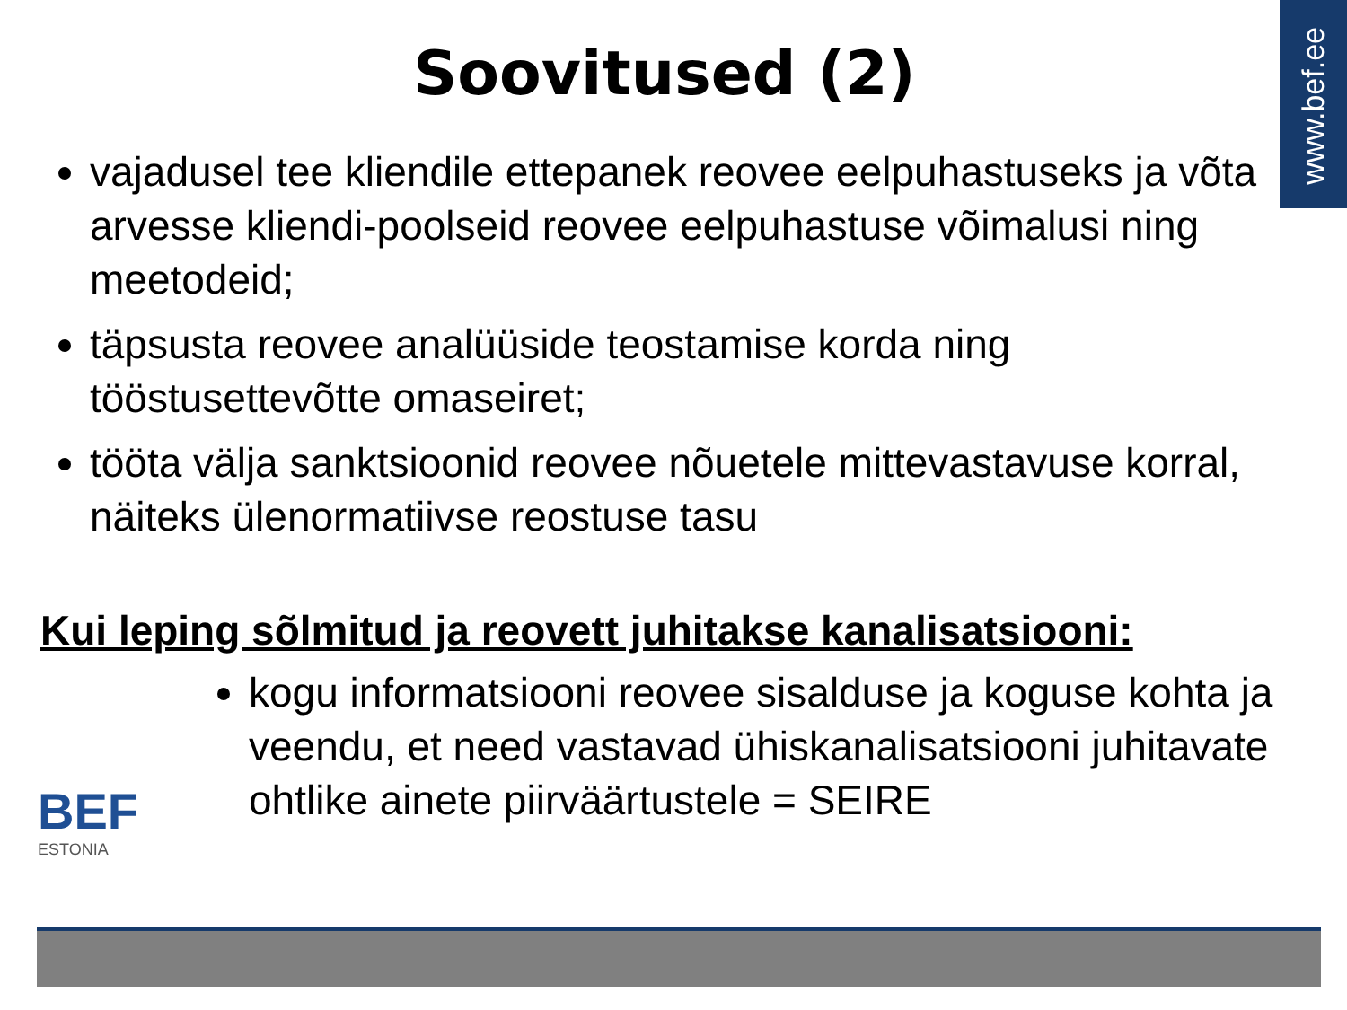www.bef.ee
Soovitused (2)
vajadusel tee kliendile ettepanek reovee eelpuhastuseks ja võta arvesse kliendi-poolseid reovee eelpuhastuse võimalusi ning meetodeid;
täpsusta reovee analüüside teostamise korda ning tööstusettevõtte omaseiret;
tööta välja sanktsioonid reovee nõuetele mittevastavuse korral, näiteks ülenormatiivse reostuse tasu
Kui leping sõlmitud ja reovett juhitakse kanalisatsiooni:
BEF
ESTONIA
kogu informatsiooni reovee sisalduse ja koguse kohta ja veendu, et need vastavad ühiskanalisatsiooni juhitavate ohtlike ainete piirväärtustele = SEIRE